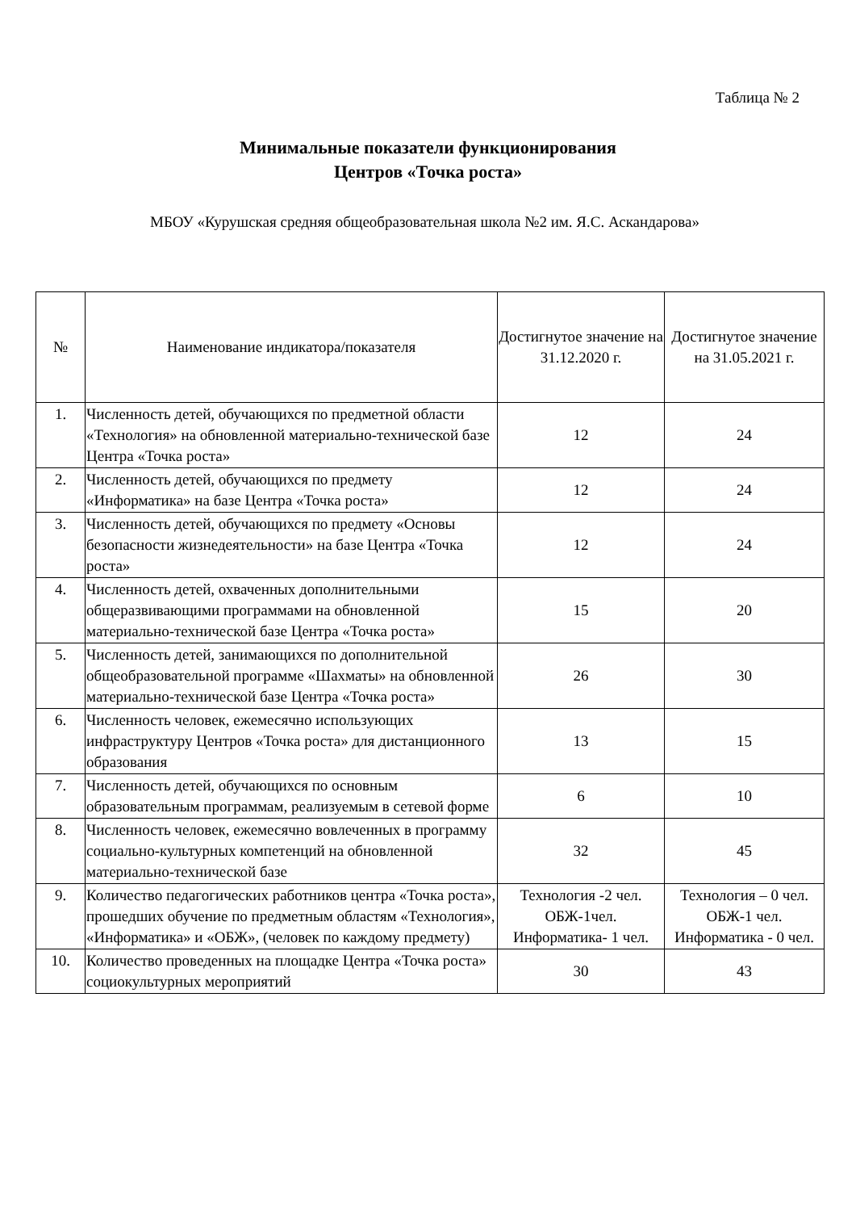Таблица № 2
Минимальные показатели функционирования
Центров «Точка роста»
МБОУ «Курушская средняя общеобразовательная школа №2 им. Я.С. Аскандарова»
| № | Наименование индикатора/показателя | Достигнутое значение на 31.12.2020 г. | Достигнутое значение на 31.05.2021 г. |
| --- | --- | --- | --- |
| 1. | Численность детей, обучающихся по предметной области «Технология» на обновленной материально-технической базе Центра «Точка роста» | 12 | 24 |
| 2. | Численность детей, обучающихся по предмету «Информатика» на базе Центра «Точка роста» | 12 | 24 |
| 3. | Численность детей, обучающихся по предмету «Основы безопасности жизнедеятельности» на базе Центра «Точка роста» | 12 | 24 |
| 4. | Численность детей, охваченных дополнительными общеразвивающими программами на обновленной материально-технической базе Центра «Точка роста» | 15 | 20 |
| 5. | Численность детей, занимающихся по дополнительной общеобразовательной программе «Шахматы» на обновленной материально-технической базе Центра «Точка роста» | 26 | 30 |
| 6. | Численность человек, ежемесячно использующих инфраструктуру Центров «Точка роста» для дистанционного образования | 13 | 15 |
| 7. | Численность детей, обучающихся по основным образовательным программам, реализуемым в сетевой форме | 6 | 10 |
| 8. | Численность человек, ежемесячно вовлеченных в программу социально-культурных компетенций на обновленной материально-технической базе | 32 | 45 |
| 9. | Количество педагогических работников центра «Точка роста», прошедших обучение по предметным областям «Технология», «Информатика» и «ОБЖ», (человек по каждому предмету) | Технология -2 чел. ОБЖ-1чел. Информатика- 1 чел. | Технология – 0 чел. ОБЖ-1 чел. Информатика - 0 чел. |
| 10. | Количество проведенных на площадке Центра «Точка роста» социокультурных мероприятий | 30 | 43 |